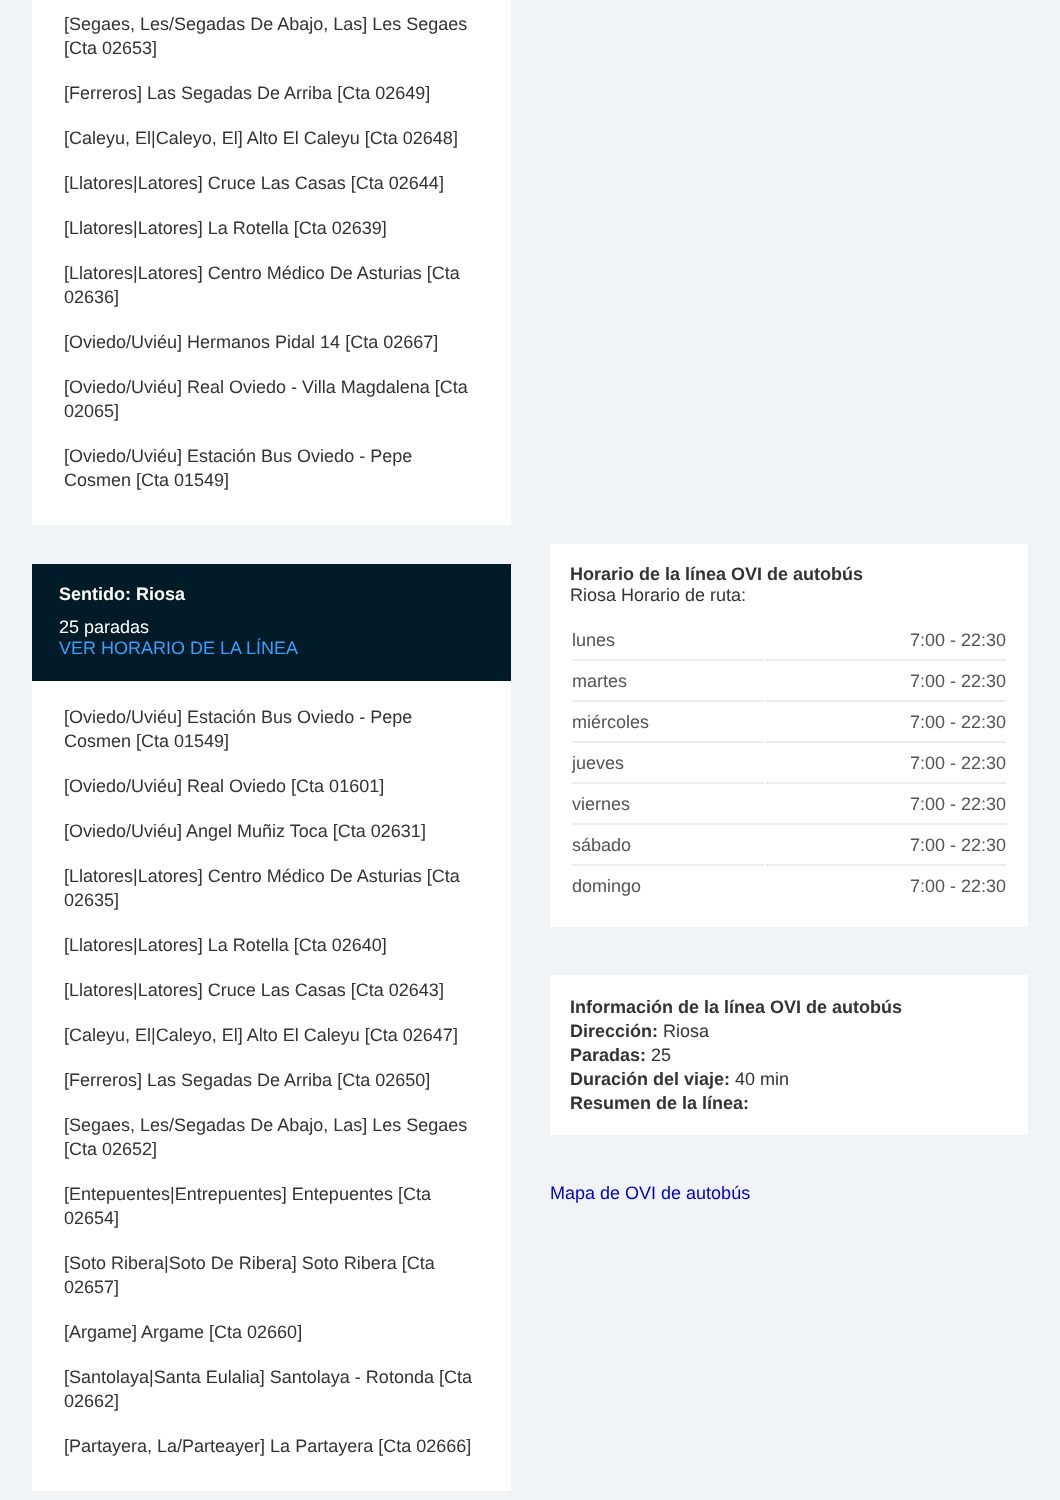[Segaes, Les/Segadas De Abajo, Las] Les Segaes [Cta 02653]
[Ferreros] Las Segadas De Arriba [Cta 02649]
[Caleyu, El|Caleyo, El] Alto El Caleyu [Cta 02648]
[Llatores|Latores] Cruce Las Casas [Cta 02644]
[Llatores|Latores] La Rotella [Cta 02639]
[Llatores|Latores] Centro Médico De Asturias [Cta 02636]
[Oviedo/Uviéu] Hermanos Pidal 14 [Cta 02667]
[Oviedo/Uviéu] Real Oviedo - Villa Magdalena [Cta 02065]
[Oviedo/Uviéu] Estación Bus Oviedo - Pepe Cosmen [Cta 01549]
Sentido: Riosa
25 paradas
VER HORARIO DE LA LÍNEA
[Oviedo/Uviéu] Estación Bus Oviedo - Pepe Cosmen [Cta 01549]
[Oviedo/Uviéu] Real Oviedo [Cta 01601]
[Oviedo/Uviéu] Angel Muñiz Toca [Cta 02631]
[Llatores|Latores] Centro Médico De Asturias [Cta 02635]
[Llatores|Latores] La Rotella [Cta 02640]
[Llatores|Latores] Cruce Las Casas [Cta 02643]
[Caleyu, El|Caleyo, El] Alto El Caleyu [Cta 02647]
[Ferreros] Las Segadas De Arriba [Cta 02650]
[Segaes, Les/Segadas De Abajo, Las] Les Segaes [Cta 02652]
[Entepuentes|Entrepuentes] Entepuentes [Cta 02654]
[Soto Ribera|Soto De Ribera] Soto Ribera [Cta 02657]
[Argame] Argame [Cta 02660]
[Santolaya|Santa Eulalia] Santolaya - Rotonda [Cta 02662]
[Partayera, La/Parteayer] La Partayera [Cta 02666]
Horario de la línea OVI de autobús
Riosa Horario de ruta:
| lunes | 7:00 - 22:30 |
| martes | 7:00 - 22:30 |
| miércoles | 7:00 - 22:30 |
| jueves | 7:00 - 22:30 |
| viernes | 7:00 - 22:30 |
| sábado | 7:00 - 22:30 |
| domingo | 7:00 - 22:30 |
Información de la línea OVI de autobús
Dirección: Riosa
Paradas: 25
Duración del viaje: 40 min
Resumen de la línea:
Mapa de OVI de autobús